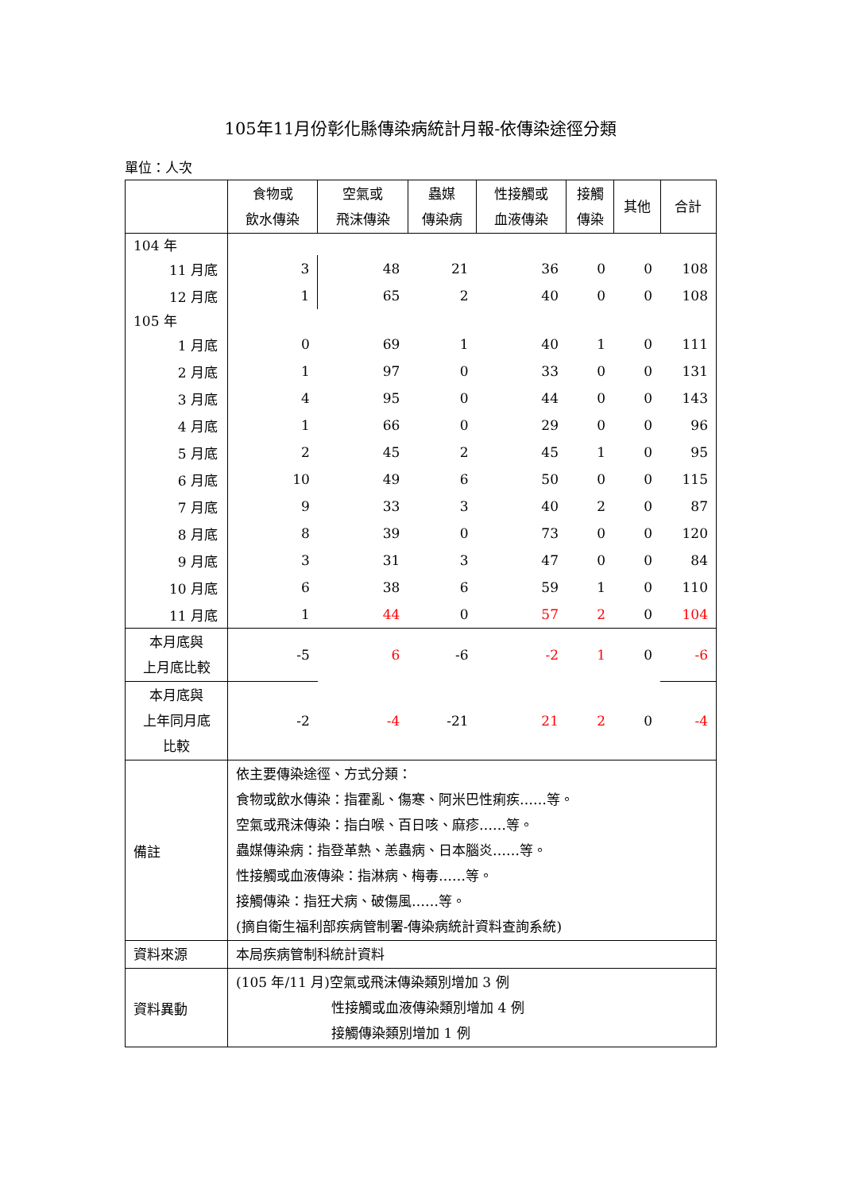105年11月份彰化縣傳染病統計月報-依傳染途徑分類
單位：人次
| | 食物或 飲水傳染 | 空氣或 飛沫傳染 | 蟲媒 傳染病 | 性接觸或 血液傳染 | 接觸 傳染 | 其他 | 合計 |
| --- | --- | --- | --- | --- | --- | --- | --- |
| 104 年 | | | | | | | |
| 11 月底 | 3 | 48 | 21 | 36 | 0 | 0 | 108 |
| 12 月底 | 1 | 65 | 2 | 40 | 0 | 0 | 108 |
| 105 年 | | | | | | | |
| 1 月底 | 0 | 69 | 1 | 40 | 1 | 0 | 111 |
| 2 月底 | 1 | 97 | 0 | 33 | 0 | 0 | 131 |
| 3 月底 | 4 | 95 | 0 | 44 | 0 | 0 | 143 |
| 4 月底 | 1 | 66 | 0 | 29 | 0 | 0 | 96 |
| 5 月底 | 2 | 45 | 2 | 45 | 1 | 0 | 95 |
| 6 月底 | 10 | 49 | 6 | 50 | 0 | 0 | 115 |
| 7 月底 | 9 | 33 | 3 | 40 | 2 | 0 | 87 |
| 8 月底 | 8 | 39 | 0 | 73 | 0 | 0 | 120 |
| 9 月底 | 3 | 31 | 3 | 47 | 0 | 0 | 84 |
| 10 月底 | 6 | 38 | 6 | 59 | 1 | 0 | 110 |
| 11 月底 | 1 | 44 | 0 | 57 | 2 | 0 | 104 |
| 本月底與 上月底比較 | -5 | 6 | -6 | -2 | 1 | 0 | -6 |
| 本月底與 上年同月底 比較 | -2 | -4 | -21 | 21 | 2 | 0 | -4 |
| 備註 | 依主要傳染途徑、方式分類： 食物或飲水傳染：指霍亂、傷寒、阿米巴性痢疾……等。 空氣或飛沫傳染：指白喉、百日咳、麻疹……等。 蟲媒傳染病：指登革熱、恙蟲病、日本腦炎……等。 性接觸或血液傳染：指淋病、梅毒……等。 接觸傳染：指狂犬病、破傷風……等。 (摘自衛生福利部疾病管制署-傳染病統計資料查詢系統) | | | | | | |
| 資料來源 | 本局疾病管制科統計資料 | | | | | | |
| 資料異動 | (105 年/11 月)空氣或飛沫傳染類別增加 3 例 性接觸或血液傳染類別增加 4 例 接觸傳染類別增加 1 例 | | | | | | |